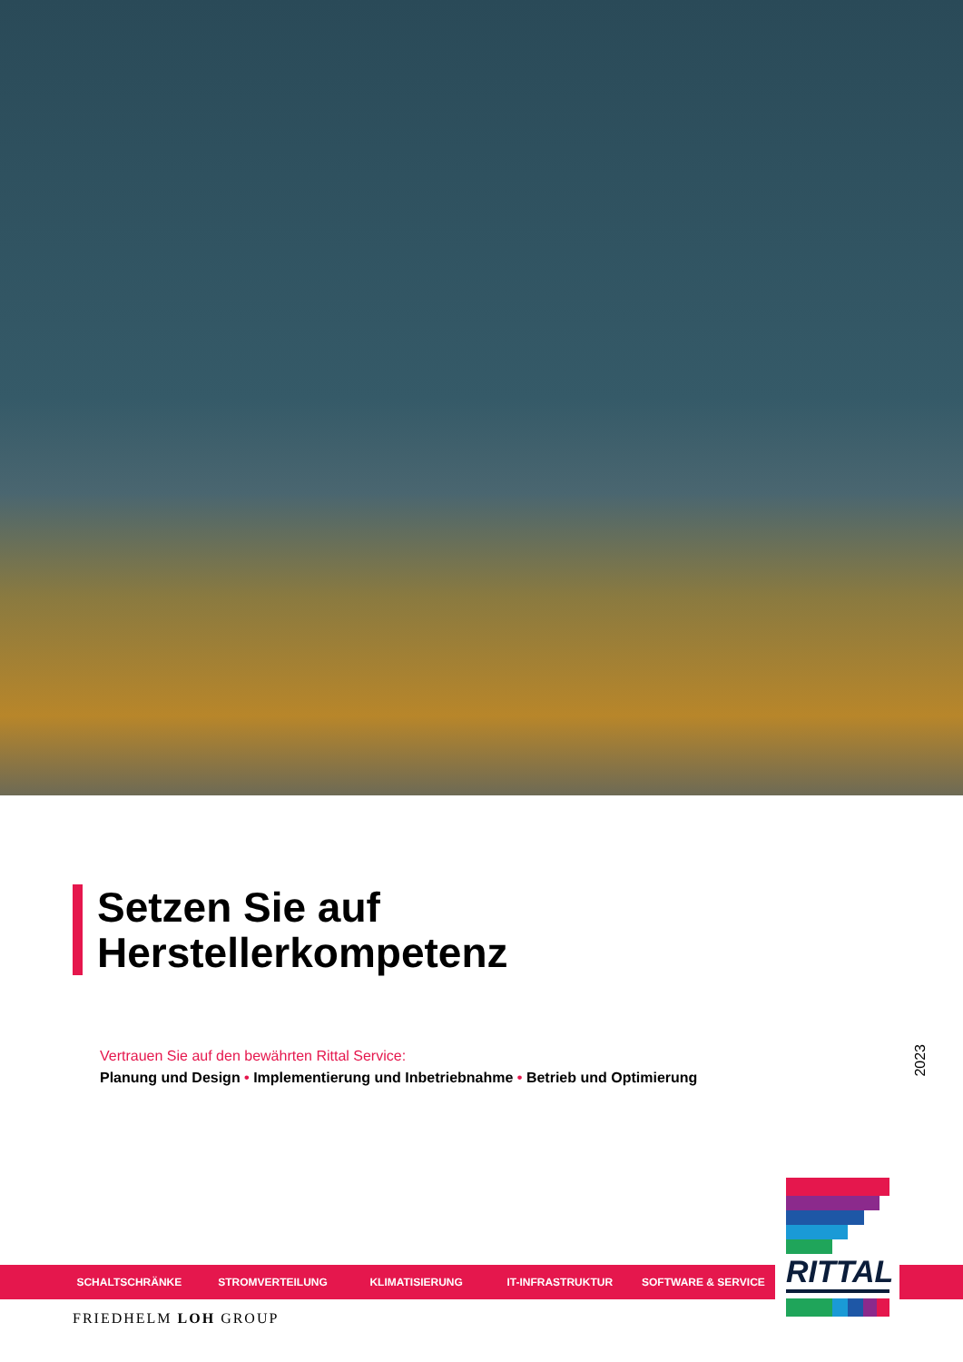Setzen Sie auf
Herstellerkompetenz
Vertrauen Sie auf den bewährten Rittal Service:
Planung und Design • Implementierung und Inbetriebnahme • Betrieb und Optimierung
2023
SCHALTSCHRÄNKE STROMVERTEILUNG KLIMATISIERUNG IT-INFRASTRUKTUR SOFTWARE & SERVICE
RITTAL
FRIEDHELM LOH GROUP